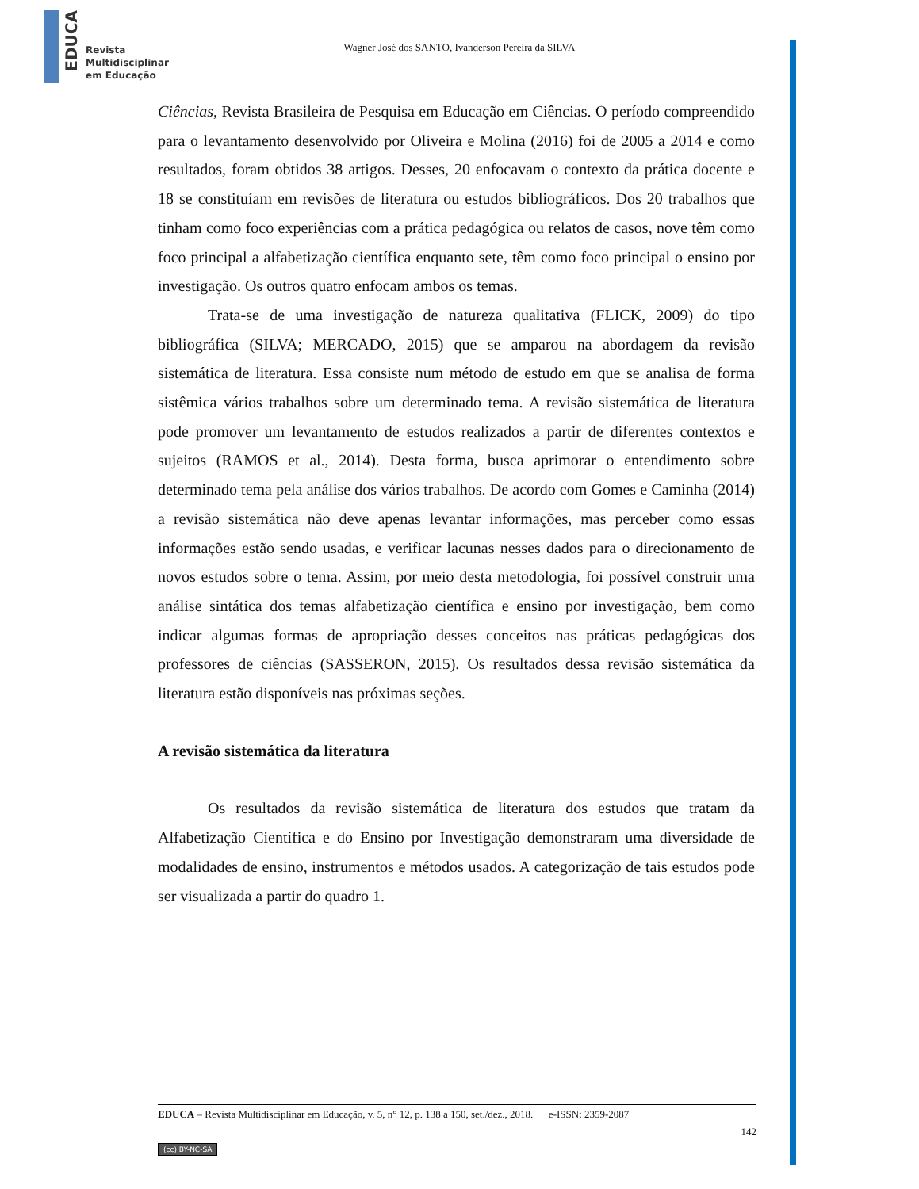EDUCA
Revista
Multidisciplinar
em Educação
Wagner José dos SANTO, Ivanderson Pereira da SILVA
Ciências, Revista Brasileira de Pesquisa em Educação em Ciências. O período compreendido para o levantamento desenvolvido por Oliveira e Molina (2016) foi de 2005 a 2014 e como resultados, foram obtidos 38 artigos. Desses, 20 enfocavam o contexto da prática docente e 18 se constituíam em revisões de literatura ou estudos bibliográficos. Dos 20 trabalhos que tinham como foco experiências com a prática pedagógica ou relatos de casos, nove têm como foco principal a alfabetização científica enquanto sete, têm como foco principal o ensino por investigação. Os outros quatro enfocam ambos os temas.
Trata-se de uma investigação de natureza qualitativa (FLICK, 2009) do tipo bibliográfica (SILVA; MERCADO, 2015) que se amparou na abordagem da revisão sistemática de literatura. Essa consiste num método de estudo em que se analisa de forma sistêmica vários trabalhos sobre um determinado tema. A revisão sistemática de literatura pode promover um levantamento de estudos realizados a partir de diferentes contextos e sujeitos (RAMOS et al., 2014). Desta forma, busca aprimorar o entendimento sobre determinado tema pela análise dos vários trabalhos. De acordo com Gomes e Caminha (2014) a revisão sistemática não deve apenas levantar informações, mas perceber como essas informações estão sendo usadas, e verificar lacunas nesses dados para o direcionamento de novos estudos sobre o tema. Assim, por meio desta metodologia, foi possível construir uma análise sintática dos temas alfabetização científica e ensino por investigação, bem como indicar algumas formas de apropriação desses conceitos nas práticas pedagógicas dos professores de ciências (SASSERON, 2015). Os resultados dessa revisão sistemática da literatura estão disponíveis nas próximas seções.
A revisão sistemática da literatura
Os resultados da revisão sistemática de literatura dos estudos que tratam da Alfabetização Científica e do Ensino por Investigação demonstraram uma diversidade de modalidades de ensino, instrumentos e métodos usados. A categorização de tais estudos pode ser visualizada a partir do quadro 1.
EDUCA – Revista Multidisciplinar em Educação, v. 5, n° 12, p. 138 a 150, set./dez., 2018. e-ISSN: 2359-2087
142
(cc) BY-NC-SA